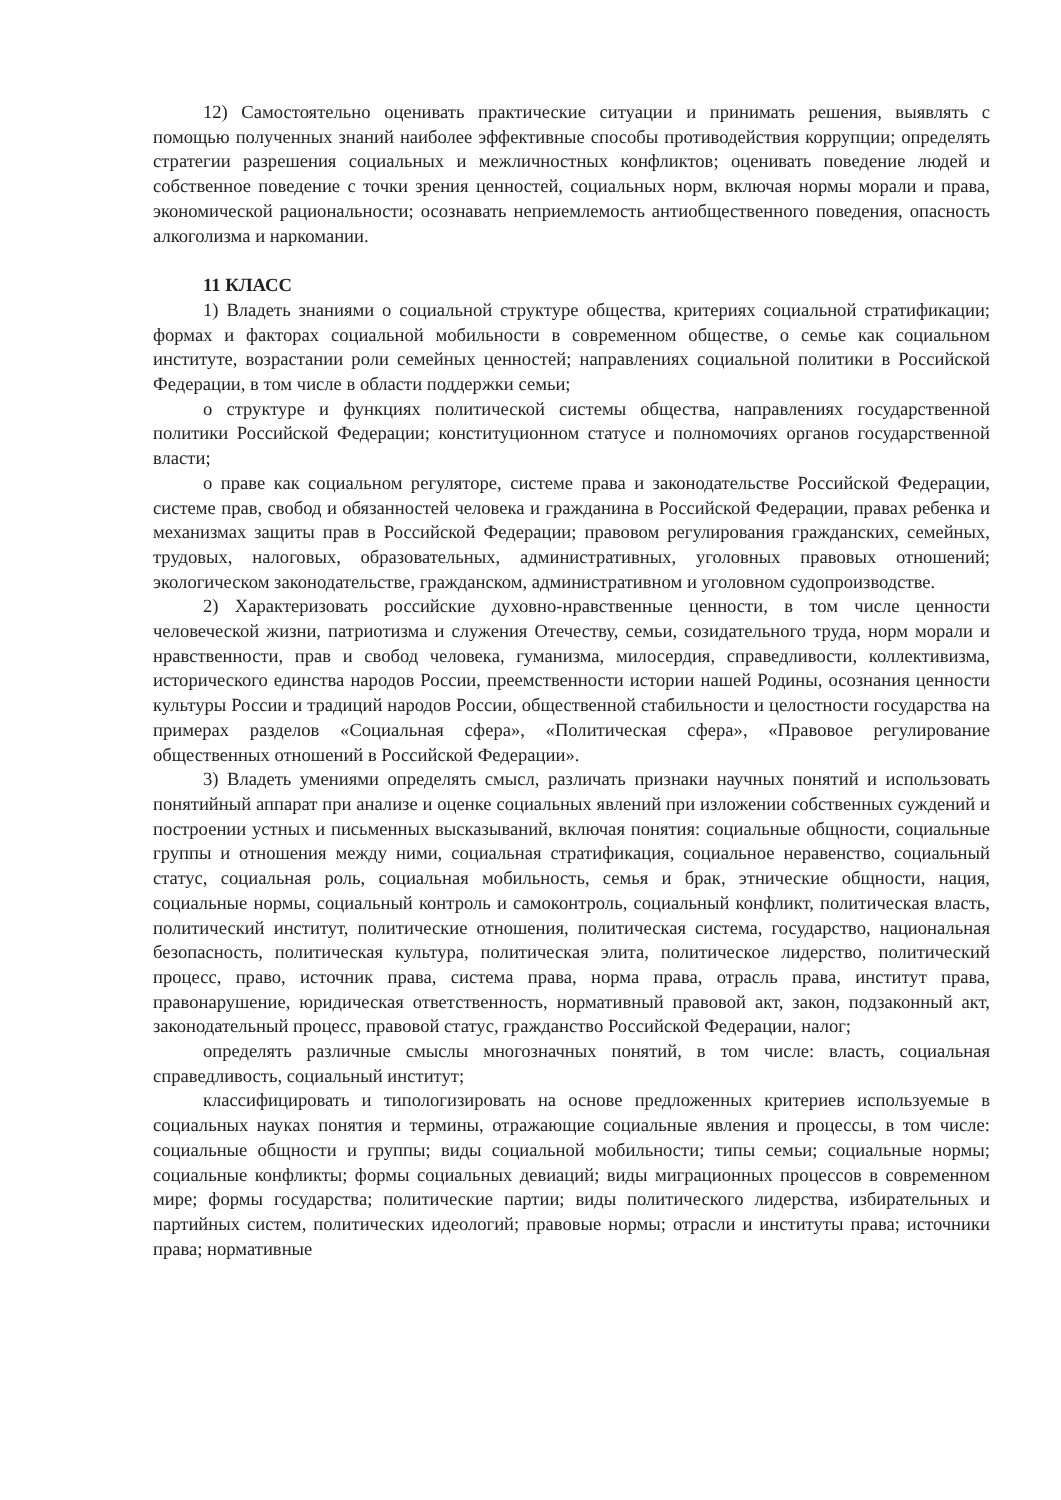12) Самостоятельно оценивать практические ситуации и принимать решения, выявлять с помощью полученных знаний наиболее эффективные способы противодействия коррупции; определять стратегии разрешения социальных и межличностных конфликтов; оценивать поведение людей и собственное поведение с точки зрения ценностей, социальных норм, включая нормы морали и права, экономической рациональности; осознавать неприемлемость антиобщественного поведения, опасность алкоголизма и наркомании.
11 КЛАСС
1) Владеть знаниями о социальной структуре общества, критериях социальной стратификации; формах и факторах социальной мобильности в современном обществе, о семье как социальном институте, возрастании роли семейных ценностей; направлениях социальной политики в Российской Федерации, в том числе в области поддержки семьи;
о структуре и функциях политической системы общества, направлениях государственной политики Российской Федерации; конституционном статусе и полномочиях органов государственной власти;
о праве как социальном регуляторе, системе права и законодательстве Российской Федерации, системе прав, свобод и обязанностей человека и гражданина в Российской Федерации, правах ребенка и механизмах защиты прав в Российской Федерации; правовом регулирования гражданских, семейных, трудовых, налоговых, образовательных, административных, уголовных правовых отношений; экологическом законодательстве, гражданском, административном и уголовном судопроизводстве.
2) Характеризовать российские духовно-нравственные ценности, в том числе ценности человеческой жизни, патриотизма и служения Отечеству, семьи, созидательного труда, норм морали и нравственности, прав и свобод человека, гуманизма, милосердия, справедливости, коллективизма, исторического единства народов России, преемственности истории нашей Родины, осознания ценности культуры России и традиций народов России, общественной стабильности и целостности государства на примерах разделов «Социальная сфера», «Политическая сфера», «Правовое регулирование общественных отношений в Российской Федерации».
3) Владеть умениями определять смысл, различать признаки научных понятий и использовать понятийный аппарат при анализе и оценке социальных явлений при изложении собственных суждений и построении устных и письменных высказываний, включая понятия: социальные общности, социальные группы и отношения между ними, социальная стратификация, социальное неравенство, социальный статус, социальная роль, социальная мобильность, семья и брак, этнические общности, нация, социальные нормы, социальный контроль и самоконтроль, социальный конфликт, политическая власть, политический институт, политические отношения, политическая система, государство, национальная безопасность, политическая культура, политическая элита, политическое лидерство, политический процесс, право, источник права, система права, норма права, отрасль права, институт права, правонарушение, юридическая ответственность, нормативный правовой акт, закон, подзаконный акт, законодательный процесс, правовой статус, гражданство Российской Федерации, налог;
определять различные смыслы многозначных понятий, в том числе: власть, социальная справедливость, социальный институт;
классифицировать и типологизировать на основе предложенных критериев используемые в социальных науках понятия и термины, отражающие социальные явления и процессы, в том числе: социальные общности и группы; виды социальной мобильности; типы семьи; социальные нормы; социальные конфликты; формы социальных девиаций; виды миграционных процессов в современном мире; формы государства; политические партии; виды политического лидерства, избирательных и партийных систем, политических идеологий; правовые нормы; отрасли и институты права; источники права; нормативные